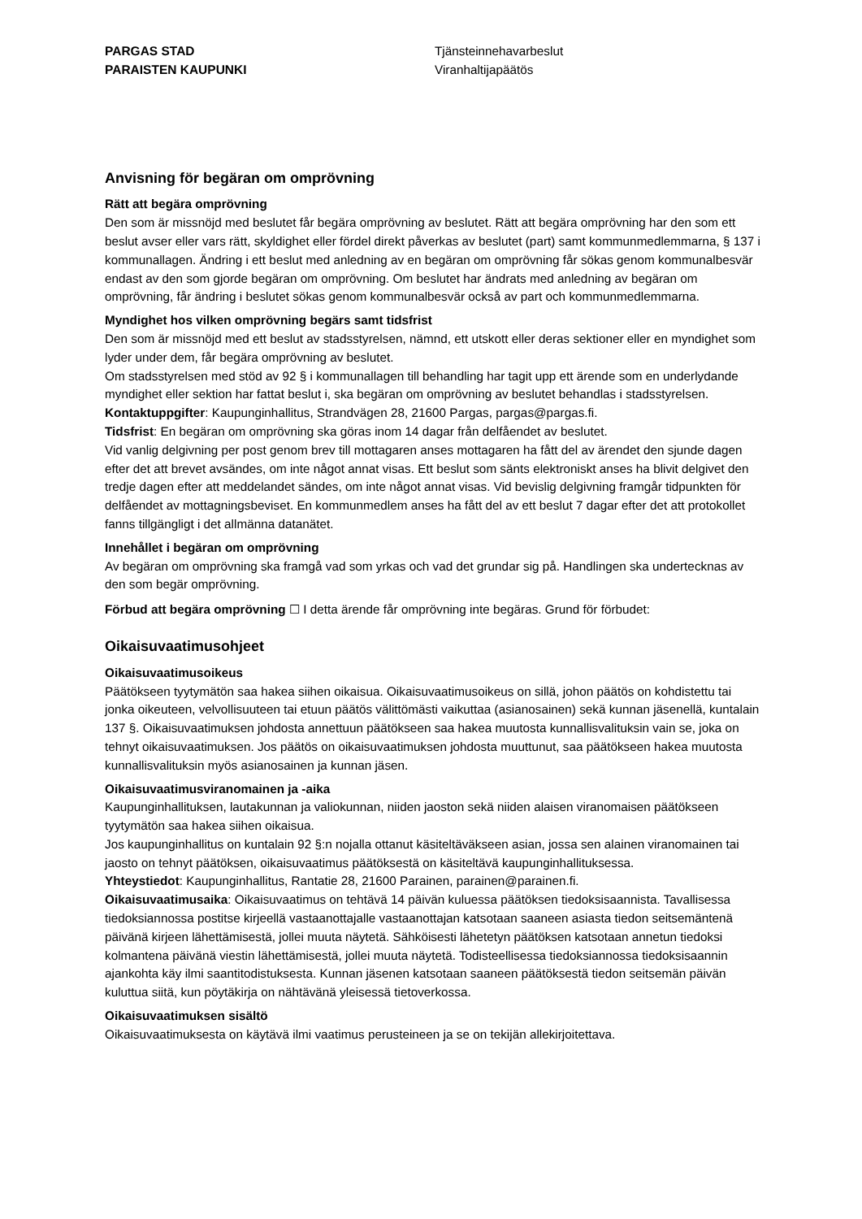PARGAS STAD
PARAISTEN KAUPUNKI
Tjänsteinnehavarbeslut
Viranhaltijapäätös
Anvisning för begäran om omprövning
Rätt att begära omprövning
Den som är missnöjd med beslutet får begära omprövning av beslutet. Rätt att begära omprövning har den som ett beslut avser eller vars rätt, skyldighet eller fördel direkt påverkas av beslutet (part) samt kommunmedlemmarna, § 137 i kommunallagen. Ändring i ett beslut med anledning av en begäran om omprövning får sökas genom kommunalbesvär endast av den som gjorde begäran om omprövning. Om beslutet har ändrats med anledning av begäran om omprövning, får ändring i beslutet sökas genom kommunalbesvär också av part och kommunmedlemmarna.
Myndighet hos vilken omprövning begärs samt tidsfrist
Den som är missnöjd med ett beslut av stadsstyrelsen, nämnd, ett utskott eller deras sektioner eller en myndighet som lyder under dem, får begära omprövning av beslutet.
Om stadsstyrelsen med stöd av 92 § i kommunallagen till behandling har tagit upp ett ärende som en underlydande myndighet eller sektion har fattat beslut i, ska begäran om omprövning av beslutet behandlas i stadsstyrelsen.
Kontaktuppgifter: Kaupunginhallitus, Strandvägen 28, 21600 Pargas, pargas@pargas.fi.
Tidsfrist: En begäran om omprövning ska göras inom 14 dagar från delfåendet av beslutet.
Vid vanlig delgivning per post genom brev till mottagaren anses mottagaren ha fått del av ärendet den sjunde dagen efter det att brevet avsändes, om inte något annat visas. Ett beslut som sänts elektroniskt anses ha blivit delgivet den tredje dagen efter att meddelandet sändes, om inte något annat visas. Vid bevislig delgivning framgår tidpunkten för delfåendet av mottagningsbeviset. En kommunmedlem anses ha fått del av ett beslut 7 dagar efter det att protokollet fanns tillgängligt i det allmänna datanätet.
Innehållet i begäran om omprövning
Av begäran om omprövning ska framgå vad som yrkas och vad det grundar sig på. Handlingen ska undertecknas av den som begär omprövning.
Förbud att begära omprövning ☐ I detta ärende får omprövning inte begäras. Grund för förbudet:
Oikaisuvaatimusohjeet
Oikaisuvaatimusoikeus
Päätökseen tyytymätön saa hakea siihen oikaisua. Oikaisuvaatimusoikeus on sillä, johon päätös on kohdistettu tai jonka oikeuteen, velvollisuuteen tai etuun päätös välittömästi vaikuttaa (asianosainen) sekä kunnan jäsenellä, kuntalain 137 §. Oikaisuvaatimuksen johdosta annettuun päätökseen saa hakea muutosta kunnallisvalituksin vain se, joka on tehnyt oikaisuvaatimuksen. Jos päätös on oikaisuvaatimuksen johdosta muuttunut, saa päätökseen hakea muutosta kunnallisvalituksin myös asianosainen ja kunnan jäsen.
Oikaisuvaatimusviranomainen ja -aika
Kaupunginhallituksen, lautakunnan ja valiokunnan, niiden jaoston sekä niiden alaisen viranomaisen päätökseen tyytymätön saa hakea siihen oikaisua.
Jos kaupunginhallitus on kuntalain 92 §:n nojalla ottanut käsiteltäväkseen asian, jossa sen alainen viranomainen tai jaosto on tehnyt päätöksen, oikaisuvaatimus päätöksestä on käsiteltävä kaupunginhallituksessa.
Yhteystiedot: Kaupunginhallitus, Rantatie 28, 21600 Parainen, parainen@parainen.fi.
Oikaisuvaatimusaika: Oikaisuvaatimus on tehtävä 14 päivän kuluessa päätöksen tiedoksisaannista. Tavallisessa tiedoksiannossa postitse kirjeellä vastaanottajalle vastaanottajan katsotaan saaneen asiasta tiedon seitsemäntenä päivänä kirjeen lähettämisestä, jollei muuta näytetä. Sähköisesti lähetetyn päätöksen katsotaan annetun tiedoksi kolmantena päivänä viestin lähettämisestä, jollei muuta näytetä. Todisteellisessa tiedoksiannossa tiedoksisaannin ajankohta käy ilmi saantitodistuksesta. Kunnan jäsenen katsotaan saaneen päätöksestä tiedon seitsemän päivän kuluttua siitä, kun pöytäkirja on nähtävänä yleisessä tietoverkossa.
Oikaisuvaatimuksen sisältö
Oikaisuvaatimuksesta on käytävä ilmi vaatimus perusteineen ja se on tekijän allekirjoitettava.